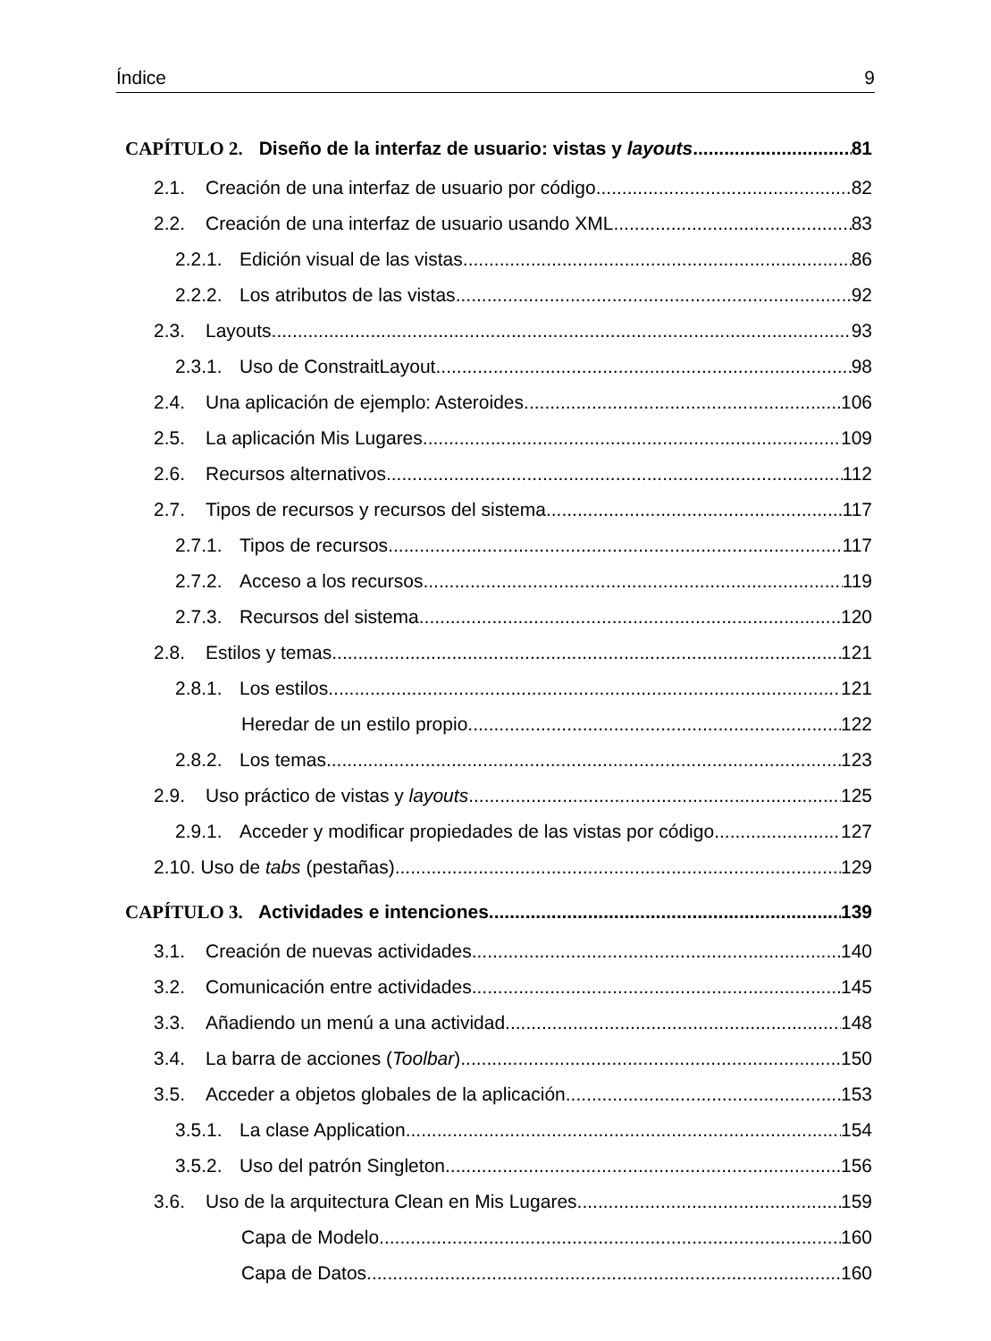Índice 9
CAPÍTULO 2. Diseño de la interfaz de usuario: vistas y layouts 81
2.1. Creación de una interfaz de usuario por código 82
2.2. Creación de una interfaz de usuario usando XML 83
2.2.1. Edición visual de las vistas 86
2.2.2. Los atributos de las vistas 92
2.3. Layouts 93
2.3.1. Uso de ConstraitLayout 98
2.4. Una aplicación de ejemplo: Asteroides 106
2.5. La aplicación Mis Lugares 109
2.6. Recursos alternativos 112
2.7. Tipos de recursos y recursos del sistema 117
2.7.1. Tipos de recursos 117
2.7.2. Acceso a los recursos 119
2.7.3. Recursos del sistema 120
2.8. Estilos y temas 121
2.8.1. Los estilos 121
Heredar de un estilo propio 122
2.8.2. Los temas 123
2.9. Uso práctico de vistas y layouts 125
2.9.1. Acceder y modificar propiedades de las vistas por código 127
2.10. Uso de tabs (pestañas) 129
CAPÍTULO 3. Actividades e intenciones 139
3.1. Creación de nuevas actividades 140
3.2. Comunicación entre actividades 145
3.3. Añadiendo un menú a una actividad 148
3.4. La barra de acciones (Toolbar) 150
3.5. Acceder a objetos globales de la aplicación 153
3.5.1. La clase Application 154
3.5.2. Uso del patrón Singleton 156
3.6. Uso de la arquitectura Clean en Mis Lugares 159
Capa de Modelo 160
Capa de Datos 160